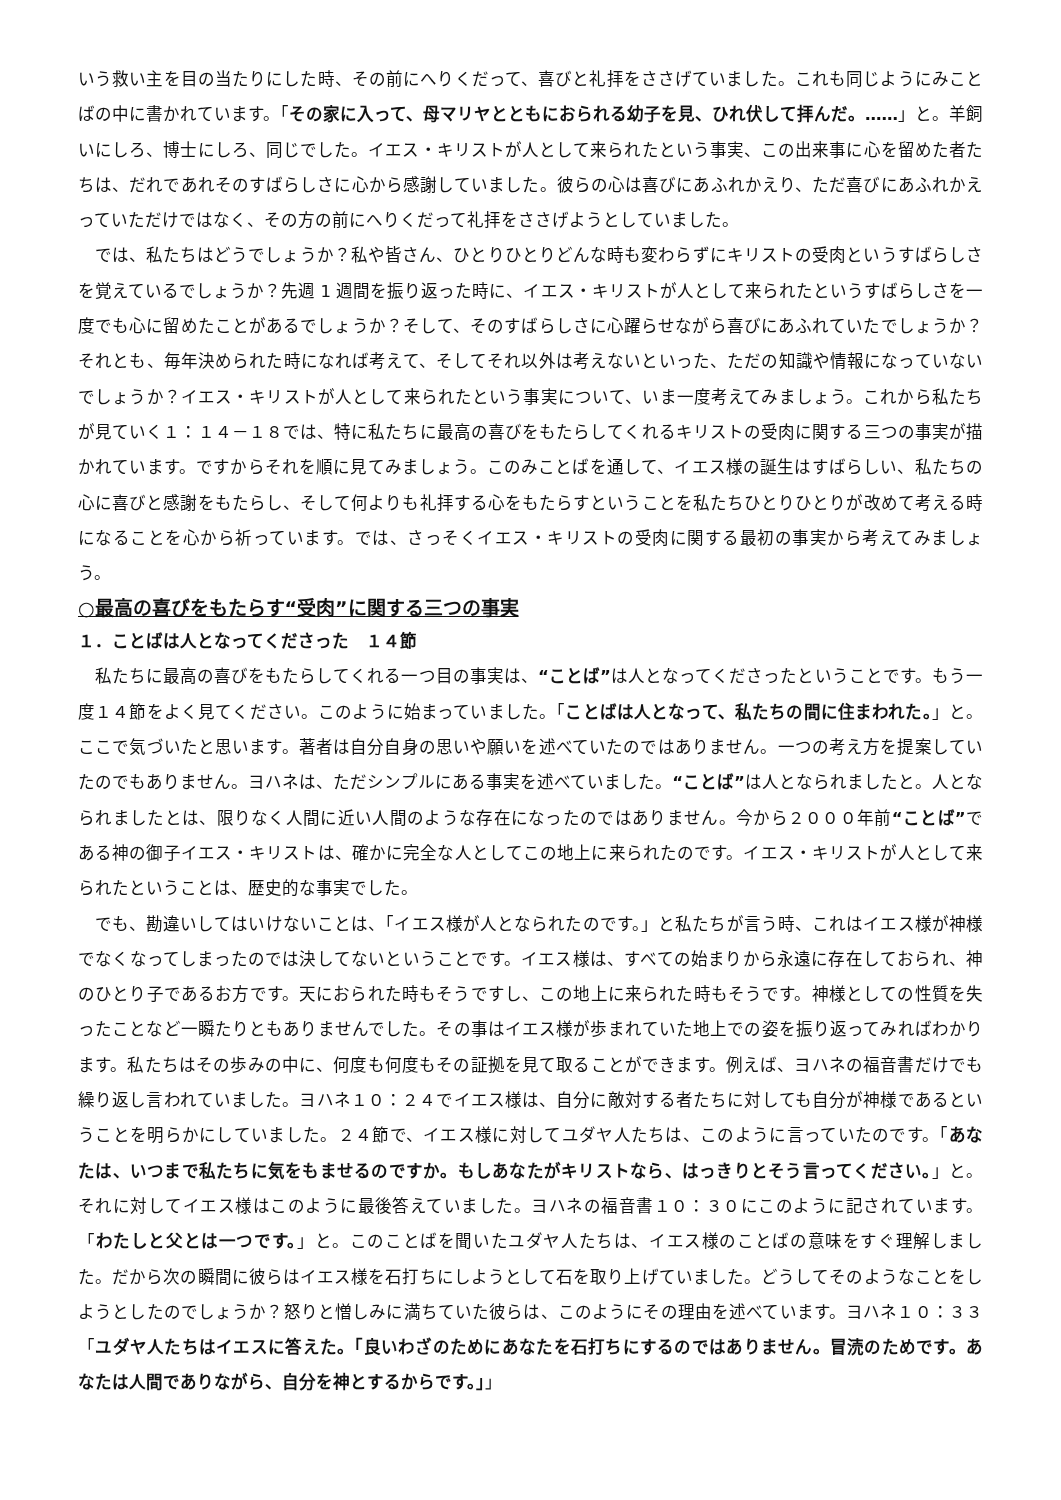いう救い主を目の当たりにした時、その前にへりくだって、喜びと礼拝をささげていました。これも同じようにみことばの中に書かれています。「その家に入って、母マリヤとともにおられる幼子を見、ひれ伏して拝んだ。……」と。羊飼いにしろ、博士にしろ、同じでした。イエス・キリストが人として来られたという事実、この出来事に心を留めた者たちは、だれであれそのすばらしさに心から感謝していました。彼らの心は喜びにあふれかえり、ただ喜びにあふれかえっていただけではなく、その方の前にへりくだって礼拝をささげようとしていました。
では、私たちはどうでしょうか？私や皆さん、ひとりひとりどんな時も変わらずにキリストの受肉というすばらしさを覚えているでしょうか？先週 1 週間を振り返った時に、イエス・キリストが人として来られたというすばらしさを一度でも心に留めたことがあるでしょうか？そして、そのすばらしさに心躍らせながら喜びにあふれていたでしょうか？それとも、毎年決められた時になれば考えて、そしてそれ以外は考えないといった、ただの知識や情報になっていないでしょうか？イエス・キリストが人として来られたという事実について、いま一度考えてみましょう。これから私たちが見ていく１：１４－１８では、特に私たちに最高の喜びをもたらしてくれるキリストの受肉に関する三つの事実が描かれています。ですからそれを順に見てみましょう。このみことばを通して、イエス様の誕生はすばらしい、私たちの心に喜びと感謝をもたらし、そして何よりも礼拝する心をもたらすということを私たちひとりひとりが改めて考える時になることを心から祈っています。では、さっそくイエス・キリストの受肉に関する最初の事実から考えてみましょう。
○最高の喜びをもたらす“受肉”に関する三つの事実
１．ことばは人となってくださった　１４節
私たちに最高の喜びをもたらしてくれる一つ目の事実は、“ことば”は人となってくださったということです。もう一度１４節をよく見てください。このように始まっていました。「ことばは人となって、私たちの間に住まわれた。」と。ここで気づいたと思います。著者は自分自身の思いや願いを述べていたのではありません。一つの考え方を提案していたのでもありません。ヨハネは、ただシンプルにある事実を述べていました。“ことば”は人となられましたと。人となられましたとは、限りなく人間に近い人間のような存在になったのではありません。今から２０００年前“ことば”である神の御子イエス・キリストは、確かに完全な人としてこの地上に来られたのです。イエス・キリストが人として来られたということは、歴史的な事実でした。
でも、勘違いしてはいけないことは、「イエス様が人となられたのです。」と私たちが言う時、これはイエス様が神様でなくなってしまったのでは決してないということです。イエス様は、すべての始まりから永遠に存在しておられ、神のひとり子であるお方です。天におられた時もそうですし、この地上に来られた時もそうです。神様としての性質を失ったことなど一瞬たりともありませんでした。その事はイエス様が歩まれていた地上での姿を振り返ってみればわかります。私たちはその歩みの中に、何度も何度もその証拠を見て取ることができます。例えば、ヨハネの福音書だけでも繰り返し言われていました。ヨハネ１０：２４でイエス様は、自分に敵対する者たちに対しても自分が神様であるということを明らかにしていました。２４節で、イエス様に対してユダヤ人たちは、このように言っていたのです。「あなたは、いつまで私たちに気をもませるのですか。もしあなたがキリストなら、はっきりとそう言ってください。」と。それに対してイエス様はこのように最後答えていました。ヨハネの福音書１０：３０にこのように記されています。「わたしと父とは一つです。」と。このことばを聞いたユダヤ人たちは、イエス様のことばの意味をすぐ理解しました。だから次の瞬間に彼らはイエス様を石打ちにしようとして石を取り上げていました。どうしてそのようなことをしようとしたのでしょうか？怒りと憎しみに満ちていた彼らは、このようにその理由を述べています。ヨハネ１０：３３「ユダヤ人たちはイエスに答えた。「良いわざのためにあなたを石打ちにするのではありません。冒涜のためです。あなたは人間でありながら、自分を神とするからです。」」